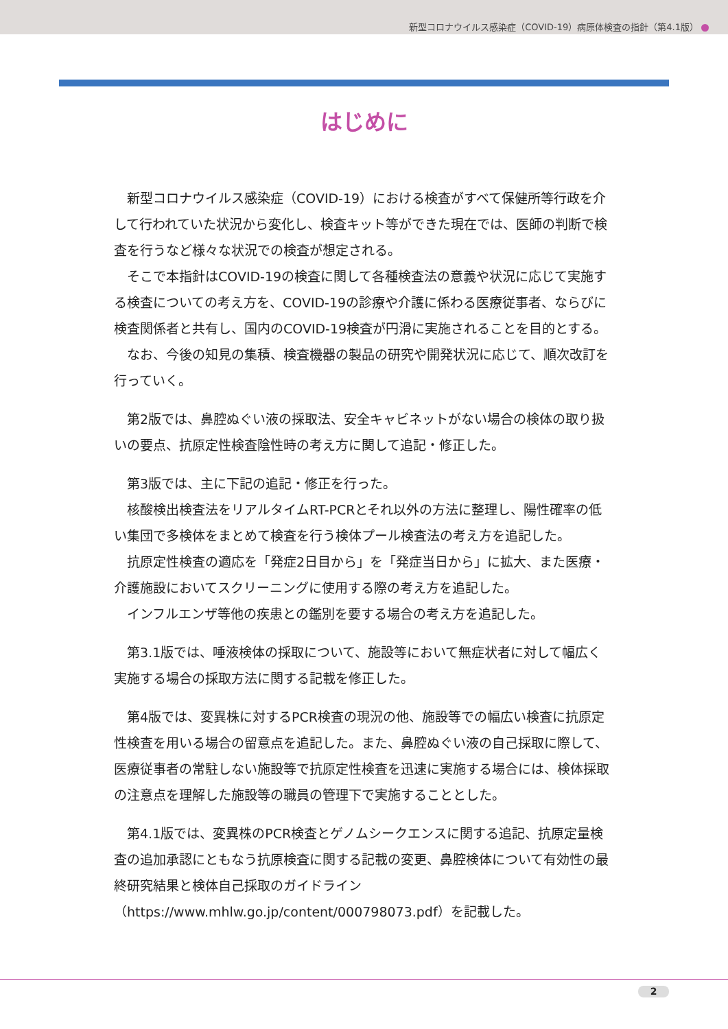新型コロナウイルス感染症（COVID-19）病原体検査の指針（第4.1版）
はじめに
新型コロナウイルス感染症（COVID-19）における検査がすべて保健所等行政を介して行われていた状況から変化し、検査キット等ができた現在では、医師の判断で検査を行うなど様々な状況での検査が想定される。
そこで本指針はCOVID-19の検査に関して各種検査法の意義や状況に応じて実施する検査についての考え方を、COVID-19の診療や介護に係わる医療従事者、ならびに検査関係者と共有し、国内のCOVID-19検査が円滑に実施されることを目的とする。
なお、今後の知見の集積、検査機器の製品の研究や開発状況に応じて、順次改訂を行っていく。
第2版では、鼻腔ぬぐい液の採取法、安全キャビネットがない場合の検体の取り扱いの要点、抗原定性検査陰性時の考え方に関して追記・修正した。
第3版では、主に下記の追記・修正を行った。
核酸検出検査法をリアルタイムRT-PCRとそれ以外の方法に整理し、陽性確率の低い集団で多検体をまとめて検査を行う検体プール検査法の考え方を追記した。
抗原定性検査の適応を「発症2日目から」を「発症当日から」に拡大、また医療・介護施設においてスクリーニングに使用する際の考え方を追記した。
インフルエンザ等他の疾患との鑑別を要する場合の考え方を追記した。
第3.1版では、唾液検体の採取について、施設等において無症状者に対して幅広く実施する場合の採取方法に関する記載を修正した。
第4版では、変異株に対するPCR検査の現況の他、施設等での幅広い検査に抗原定性検査を用いる場合の留意点を追記した。また、鼻腔ぬぐい液の自己採取に際して、医療従事者の常駐しない施設等で抗原定性検査を迅速に実施する場合には、検体採取の注意点を理解した施設等の職員の管理下で実施することとした。
第4.1版では、変異株のPCR検査とゲノムシークエンスに関する追記、抗原定量検査の追加承認にともなう抗原検査に関する記載の変更、鼻腔検体について有効性の最終研究結果と検体自己採取のガイドライン（https://www.mhlw.go.jp/content/000798073.pdf）を記載した。
2